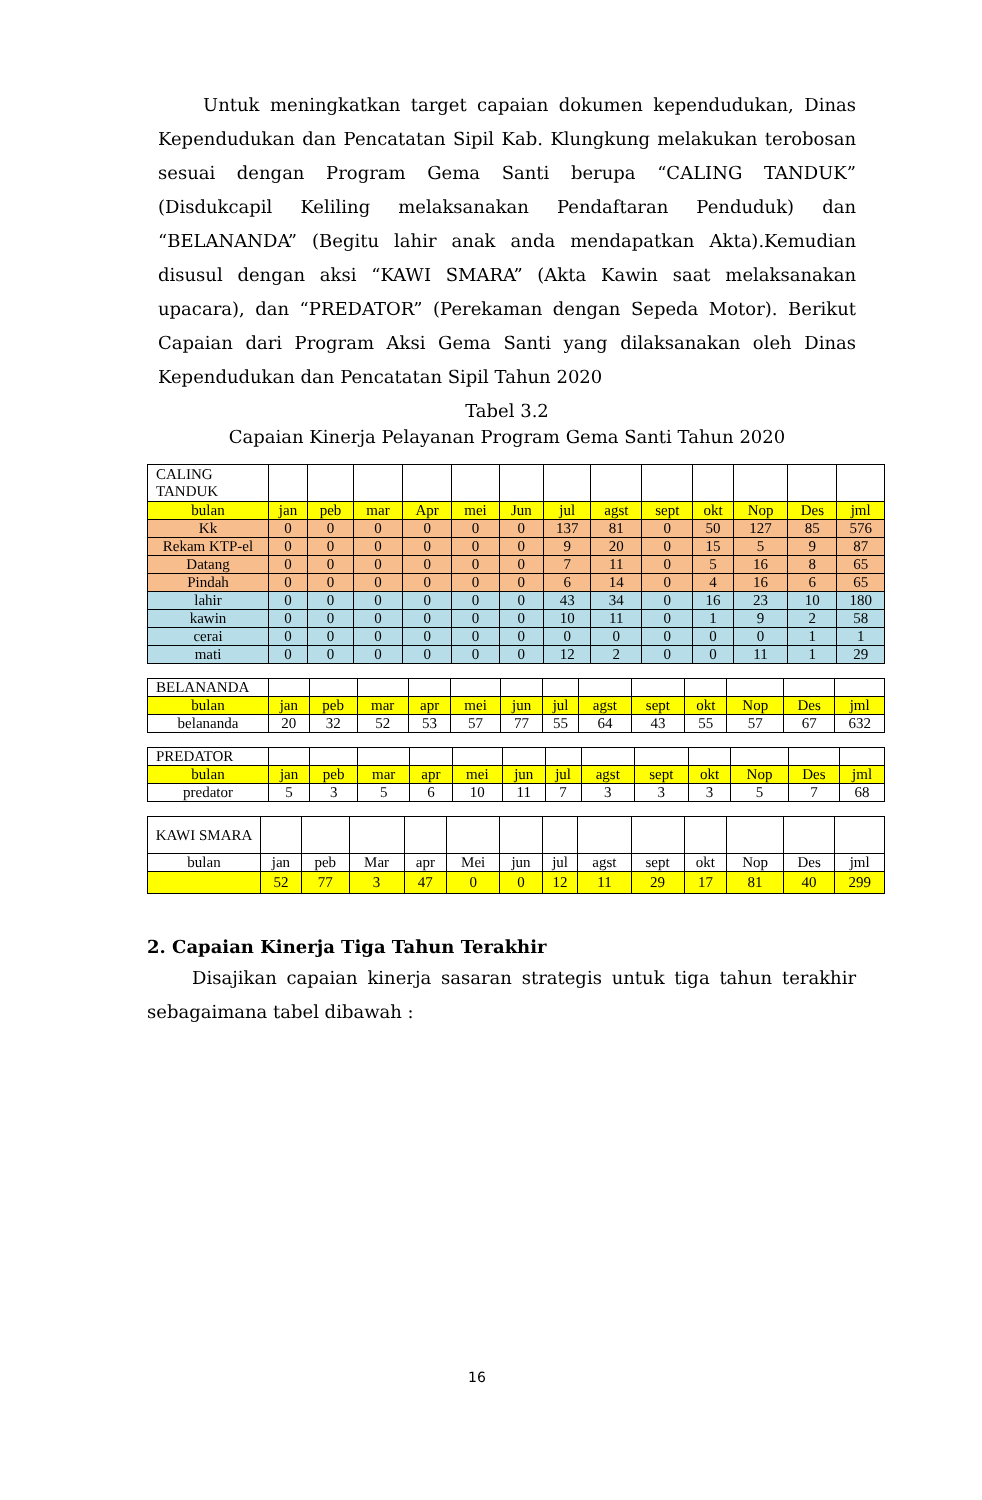Untuk meningkatkan target capaian dokumen kependudukan, Dinas Kependudukan dan Pencatatan Sipil Kab. Klungkung melakukan terobosan sesuai dengan Program Gema Santi berupa “CALING TANDUK” (Disdukcapil Keliling melaksanakan Pendaftaran Penduduk) dan “BELANANDA” (Begitu lahir anak anda mendapatkan Akta).Kemudian disusul dengan aksi “KAWI SMARA” (Akta Kawin saat melaksanakan upacara), dan “PREDATOR” (Perekaman dengan Sepeda Motor). Berikut Capaian dari Program Aksi Gema Santi yang dilaksanakan oleh Dinas Kependudukan dan Pencatatan Sipil Tahun 2020
Tabel 3.2
Capaian Kinerja Pelayanan Program Gema Santi Tahun 2020
| CALING TANDUK | | | | | | | | | | | | | |
| bulan | jan | peb | mar | Apr | mei | Jun | jul | agst | sept | okt | Nop | Des | jml |
| Kk | 0 | 0 | 0 | 0 | 0 | 0 | 137 | 81 | 0 | 50 | 127 | 85 | 576 |
| Rekam KTP-el | 0 | 0 | 0 | 0 | 0 | 0 | 9 | 20 | 0 | 15 | 5 | 9 | 87 |
| Datang | 0 | 0 | 0 | 0 | 0 | 0 | 7 | 11 | 0 | 5 | 16 | 8 | 65 |
| Pindah | 0 | 0 | 0 | 0 | 0 | 0 | 6 | 14 | 0 | 4 | 16 | 6 | 65 |
| lahir | 0 | 0 | 0 | 0 | 0 | 0 | 43 | 34 | 0 | 16 | 23 | 10 | 180 |
| kawin | 0 | 0 | 0 | 0 | 0 | 0 | 10 | 11 | 0 | 1 | 9 | 2 | 58 |
| cerai | 0 | 0 | 0 | 0 | 0 | 0 | 0 | 0 | 0 | 0 | 0 | 1 | 1 |
| mati | 0 | 0 | 0 | 0 | 0 | 0 | 12 | 2 | 0 | 0 | 11 | 1 | 29 |
| BELANANDA | | | | | | | | | | | | | |
| bulan | jan | peb | mar | apr | mei | jun | jul | agst | sept | okt | Nop | Des | jml |
| belananda | 20 | 32 | 52 | 53 | 57 | 77 | 55 | 64 | 43 | 55 | 57 | 67 | 632 |
| PREDATOR | | | | | | | | | | | | | |
| bulan | jan | peb | mar | apr | mei | jun | jul | agst | sept | okt | Nop | Des | jml |
| predator | 5 | 3 | 5 | 6 | 10 | 11 | 7 | 3 | 3 | 3 | 5 | 7 | 68 |
| KAWI SMARA | | | | | | | | | | | | | |
| bulan | jan | peb | Mar | apr | Mei | jun | jul | agst | sept | okt | Nop | Des | jml |
| | 52 | 77 | 3 | 47 | 0 | 0 | 12 | 11 | 29 | 17 | 81 | 40 | 299 |
2. Capaian Kinerja Tiga Tahun Terakhir
Disajikan capaian kinerja sasaran strategis untuk tiga tahun terakhir sebagaimana tabel dibawah :
16